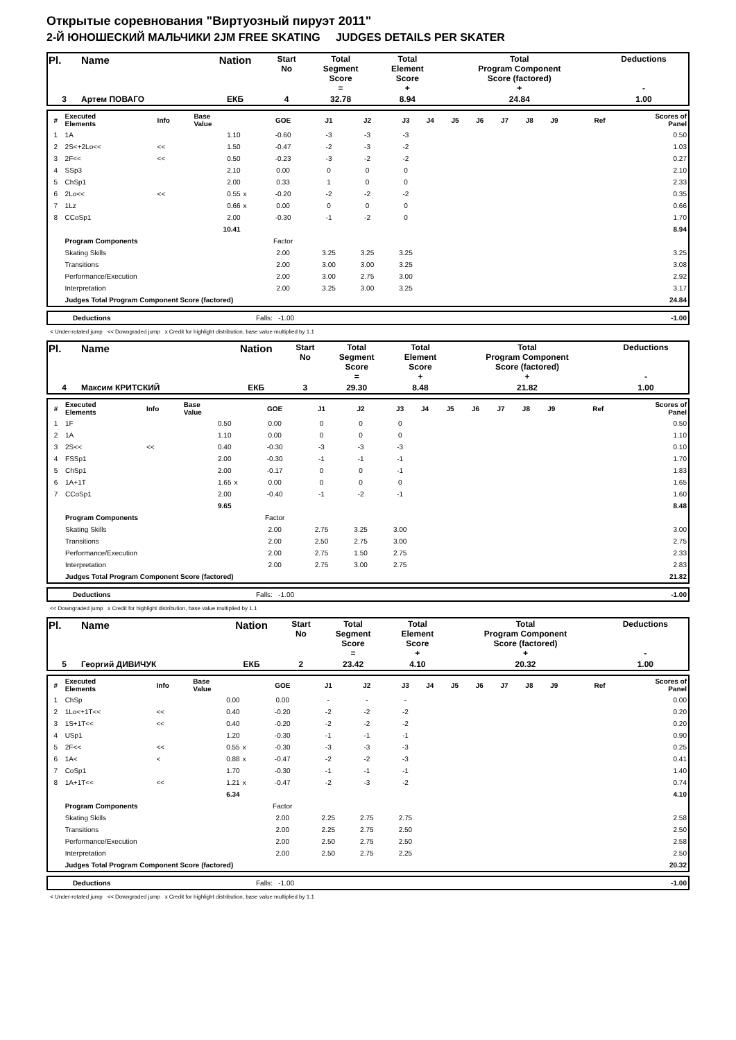Открытые соревнования "Виртуозный пируэт 2011"
2-Й ЮНОШЕСКИЙ МАЛЬЧИКИ 2JM FREE SKATING JUDGES DETAILS PER SKATER
| Pl. | Name | Nation | Start No | Total Segment Score = | Total Element Score + | Total Program Component Score (factored) + | Deductions - |
| 3 | Артем ПОВАГО | ЕКБ | 4 | 32.78 | 8.94 | 24.84 | 1.00 |
| # | Executed Elements | Info | Base Value | | GOE | J1 | J2 | J3 | J4 | J5 | J6 | J7 | J8 | J9 | Ref | Scores of Panel |
| 1 | 1A | | 1.10 | | -0.60 | -3 | -3 | -3 | | | | | | | | 0.50 |
| 2 | 2S<+2Lo<< | << | 1.50 | | -0.47 | -2 | -3 | -2 | | | | | | | | 1.03 |
| 3 | 2F<< | << | 0.50 | | -0.23 | -3 | -2 | -2 | | | | | | | | 0.27 |
| 4 | SSp3 | | 2.10 | | 0.00 | 0 | 0 | 0 | | | | | | | | 2.10 |
| 5 | ChSp1 | | 2.00 | | 0.33 | 1 | 0 | 0 | | | | | | | | 2.33 |
| 6 | 2Lo<< | << | 0.55 | x | -0.20 | -2 | -2 | -2 | | | | | | | | 0.35 |
| 7 | 1Lz | | 0.66 | x | 0.00 | 0 | 0 | 0 | | | | | | | | 0.66 |
| 8 | CCoSp1 | | 2.00 | | -0.30 | -1 | -2 | 0 | | | | | | | | 1.70 |
| | | | 10.41 | | | | | | | | | | | | | 8.94 |
| | Program Components | | | | Factor | | | | | | | | | | | |
| | Skating Skills | | | | 2.00 | 3.25 | 3.25 | 3.25 | | | | | | | | 3.25 |
| | Transitions | | | | 2.00 | 3.00 | 3.00 | 3.25 | | | | | | | | 3.08 |
| | Performance/Execution | | | | 2.00 | 3.00 | 2.75 | 3.00 | | | | | | | | 2.92 |
| | Interpretation | | | | 2.00 | 3.25 | 3.00 | 3.25 | | | | | | | | 3.17 |
| | Judges Total Program Component Score (factored) | | | | | | | | | | | | | | | 24.84 |
| | Deductions | Falls: -1.00 | -1.00 |
< Under-rotated jump << Downgraded jump x Credit for highlight distribution, base value multiplied by 1.1
| Pl. | Name | Nation | Start No | Total Segment Score = | Total Element Score + | Total Program Component Score (factored) + | Deductions - |
| 4 | Максим КРИТСКИЙ | ЕКБ | 3 | 29.30 | 8.48 | 21.82 | 1.00 |
| # | Executed Elements | Info | Base Value | | GOE | J1 | J2 | J3 | J4 | J5 | J6 | J7 | J8 | J9 | Ref | Scores of Panel |
| 1 | 1F | | 0.50 | | 0.00 | 0 | 0 | 0 | | | | | | | | 0.50 |
| 2 | 1A | | 1.10 | | 0.00 | 0 | 0 | 0 | | | | | | | | 1.10 |
| 3 | 2S<< | << | 0.40 | | -0.30 | -3 | -3 | -3 | | | | | | | | 0.10 |
| 4 | FSSp1 | | 2.00 | | -0.30 | -1 | -1 | -1 | | | | | | | | 1.70 |
| 5 | ChSp1 | | 2.00 | | -0.17 | 0 | 0 | -1 | | | | | | | | 1.83 |
| 6 | 1A+1T | | 1.65 | x | 0.00 | 0 | 0 | 0 | | | | | | | | 1.65 |
| 7 | CCoSp1 | | 2.00 | | -0.40 | -1 | -2 | -1 | | | | | | | | 1.60 |
| | | | 9.65 | | | | | | | | | | | | | 8.48 |
| | Program Components | | | | Factor | | | | | | | | | | | |
| | Skating Skills | | | | 2.00 | 2.75 | 3.25 | 3.00 | | | | | | | | 3.00 |
| | Transitions | | | | 2.00 | 2.50 | 2.75 | 3.00 | | | | | | | | 2.75 |
| | Performance/Execution | | | | 2.00 | 2.75 | 1.50 | 2.75 | | | | | | | | 2.33 |
| | Interpretation | | | | 2.00 | 2.75 | 3.00 | 2.75 | | | | | | | | 2.83 |
| | Judges Total Program Component Score (factored) | | | | | | | | | | | | | | | 21.82 |
| | Deductions | Falls: -1.00 | -1.00 |
<< Downgraded jump x Credit for highlight distribution, base value multiplied by 1.1
| Pl. | Name | Nation | Start No | Total Segment Score = | Total Element Score + | Total Program Component Score (factored) + | Deductions - |
| 5 | Георгий ДИВИЧУК | ЕКБ | 2 | 23.42 | 4.10 | 20.32 | 1.00 |
| # | Executed Elements | Info | Base Value | | GOE | J1 | J2 | J3 | J4 | J5 | J6 | J7 | J8 | J9 | Ref | Scores of Panel |
| 1 | ChSp | | 0.00 | | 0.00 | - | - | - | | | | | | | | 0.00 |
| 2 | 1Lo<+1T<< | << | 0.40 | | -0.20 | -2 | -2 | -2 | | | | | | | | 0.20 |
| 3 | 1S+1T<< | << | 0.40 | | -0.20 | -2 | -2 | -2 | | | | | | | | 0.20 |
| 4 | USp1 | | 1.20 | | -0.30 | -1 | -1 | -1 | | | | | | | | 0.90 |
| 5 | 2F<< | << | 0.55 | x | -0.30 | -3 | -3 | -3 | | | | | | | | 0.25 |
| 6 | 1A< | < | 0.88 | x | -0.47 | -2 | -2 | -3 | | | | | | | | 0.41 |
| 7 | CoSp1 | | 1.70 | | -0.30 | -1 | -1 | -1 | | | | | | | | 1.40 |
| 8 | 1A+1T<< | << | 1.21 | x | -0.47 | -2 | -3 | -2 | | | | | | | | 0.74 |
| | | | 6.34 | | | | | | | | | | | | | 4.10 |
| | Program Components | | | | Factor | | | | | | | | | | | |
| | Skating Skills | | | | 2.00 | 2.25 | 2.75 | 2.75 | | | | | | | | 2.58 |
| | Transitions | | | | 2.00 | 2.25 | 2.75 | 2.50 | | | | | | | | 2.50 |
| | Performance/Execution | | | | 2.00 | 2.50 | 2.75 | 2.50 | | | | | | | | 2.58 |
| | Interpretation | | | | 2.00 | 2.50 | 2.75 | 2.25 | | | | | | | | 2.50 |
| | Judges Total Program Component Score (factored) | | | | | | | | | | | | | | | 20.32 |
| | Deductions | Falls: -1.00 | -1.00 |
< Under-rotated jump << Downgraded jump x Credit for highlight distribution, base value multiplied by 1.1